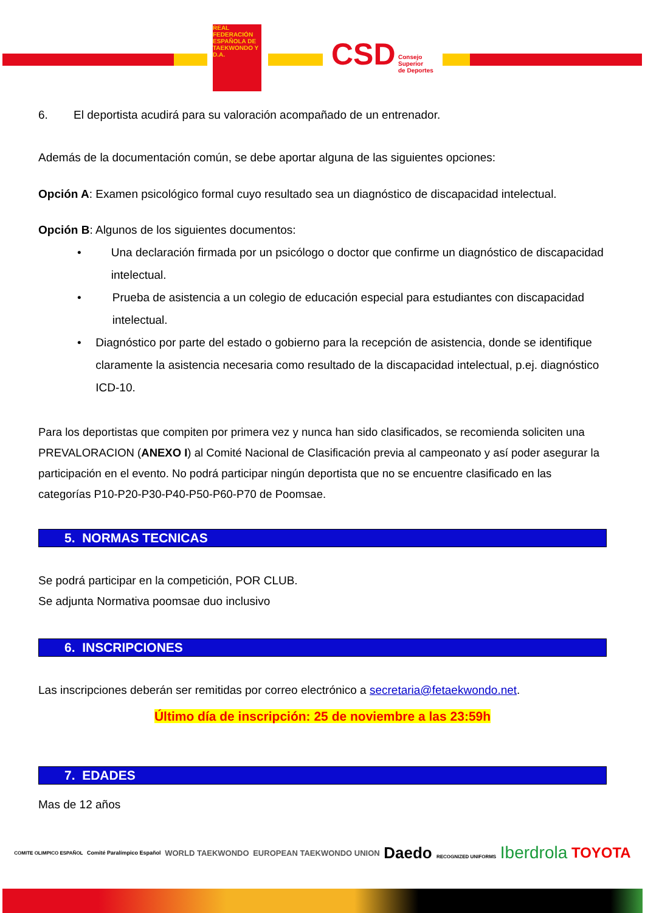REAL FEDERACIÓN ESPAÑOLA DE TAEKWONDO Y D.A.
CSD
Consejo
Superior
de Deportes
6. El deportista acudirá para su valoración acompañado de un entrenador.
Además de la documentación común, se debe aportar alguna de las siguientes opciones:
Opción A: Examen psicológico formal cuyo resultado sea un diagnóstico de discapacidad intelectual.
Opción B: Algunos de los siguientes documentos:
• Una declaración firmada por un psicólogo o doctor que confirme un diagnóstico de discapacidad intelectual.
• Prueba de asistencia a un colegio de educación especial para estudiantes con discapacidad intelectual.
• Diagnóstico por parte del estado o gobierno para la recepción de asistencia, donde se identifique claramente la asistencia necesaria como resultado de la discapacidad intelectual, p.ej. diagnóstico ICD-10.
Para los deportistas que compiten por primera vez y nunca han sido clasificados, se recomienda soliciten una PREVALORACION (ANEXO I) al Comité Nacional de Clasificación previa al campeonato y así poder asegurar la participación en el evento. No podrá participar ningún deportista que no se encuentre clasificado en las categorías P10-P20-P30-P40-P50-P60-P70 de Poomsae.
5. NORMAS TECNICAS
Se podrá participar en la competición, POR CLUB.
Se adjunta Normativa poomsae duo inclusivo
6. INSCRIPCIONES
Las inscripciones deberán ser remitidas por correo electrónico a secretaria@fetaekwondo.net.
Último día de inscripción: 25 de noviembre a las 23:59h
7. EDADES
Mas de 12 años
COMITE OLIMPICO ESPAÑOL Comité Paralímpico Español WORLD TAEKWONDO EUROPEAN TAEKWONDO UNION Daedo RECOGNIZED UNIFORMS Iberdrola TOYOTA